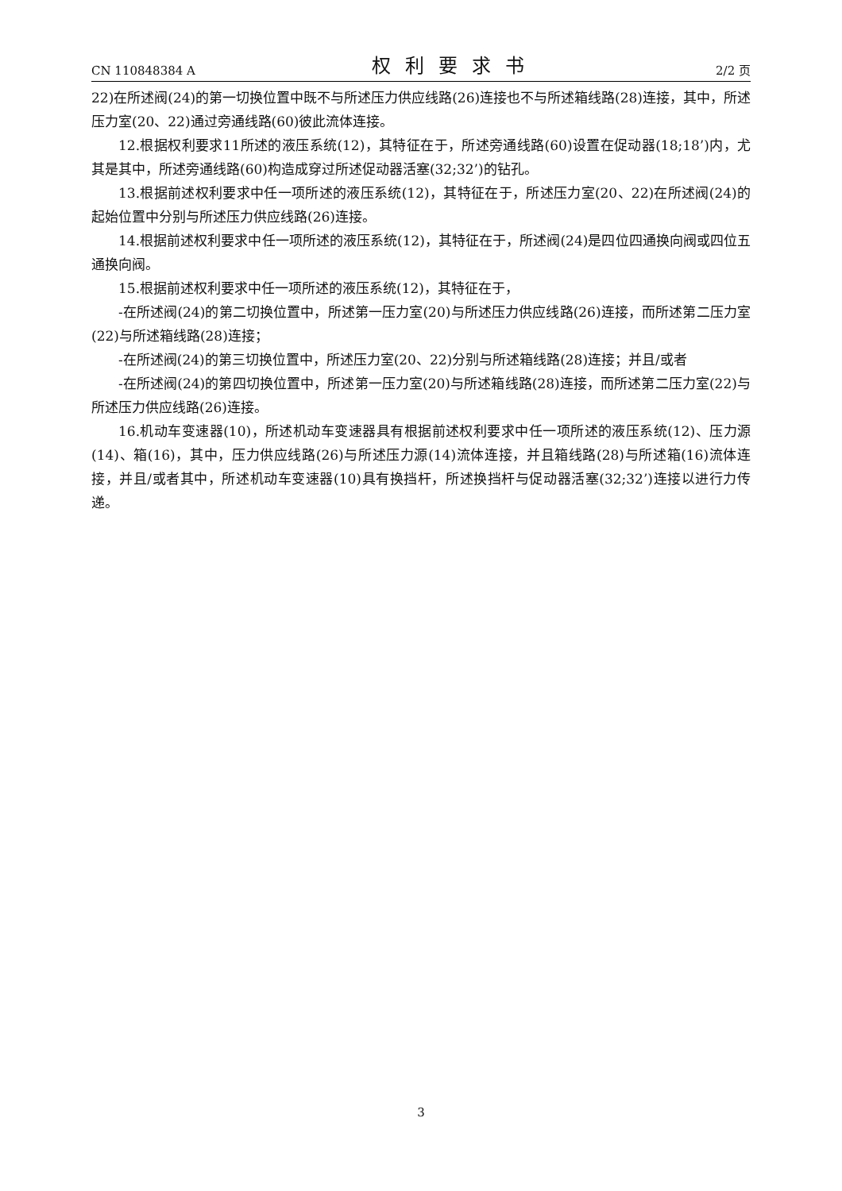CN 110848384 A 权利要求书 2/2 页
22)在所述阀(24)的第一切换位置中既不与所述压力供应线路(26)连接也不与所述箱线路(28)连接，其中，所述压力室(20、22)通过旁通线路(60)彼此流体连接。
12.根据权利要求11所述的液压系统(12)，其特征在于，所述旁通线路(60)设置在促动器(18;18’)内，尤其是其中，所述旁通线路(60)构造成穿过所述促动器活塞(32;32’)的钻孔。
13.根据前述权利要求中任一项所述的液压系统(12)，其特征在于，所述压力室(20、22)在所述阀(24)的起始位置中分别与所述压力供应线路(26)连接。
14.根据前述权利要求中任一项所述的液压系统(12)，其特征在于，所述阀(24)是四位四通换向阀或四位五通换向阀。
15.根据前述权利要求中任一项所述的液压系统(12)，其特征在于，
-在所述阀(24)的第二切换位置中，所述第一压力室(20)与所述压力供应线路(26)连接，而所述第二压力室(22)与所述箱线路(28)连接；
-在所述阀(24)的第三切换位置中，所述压力室(20、22)分别与所述箱线路(28)连接；并且/或者
-在所述阀(24)的第四切换位置中，所述第一压力室(20)与所述箱线路(28)连接，而所述第二压力室(22)与所述压力供应线路(26)连接。
16.机动车变速器(10)，所述机动车变速器具有根据前述权利要求中任一项所述的液压系统(12)、压力源(14)、箱(16)，其中，压力供应线路(26)与所述压力源(14)流体连接，并且箱线路(28)与所述箱(16)流体连接，并且/或者其中，所述机动车变速器(10)具有换挡杆，所述换挡杆与促动器活塞(32;32’)连接以进行力传递。
3